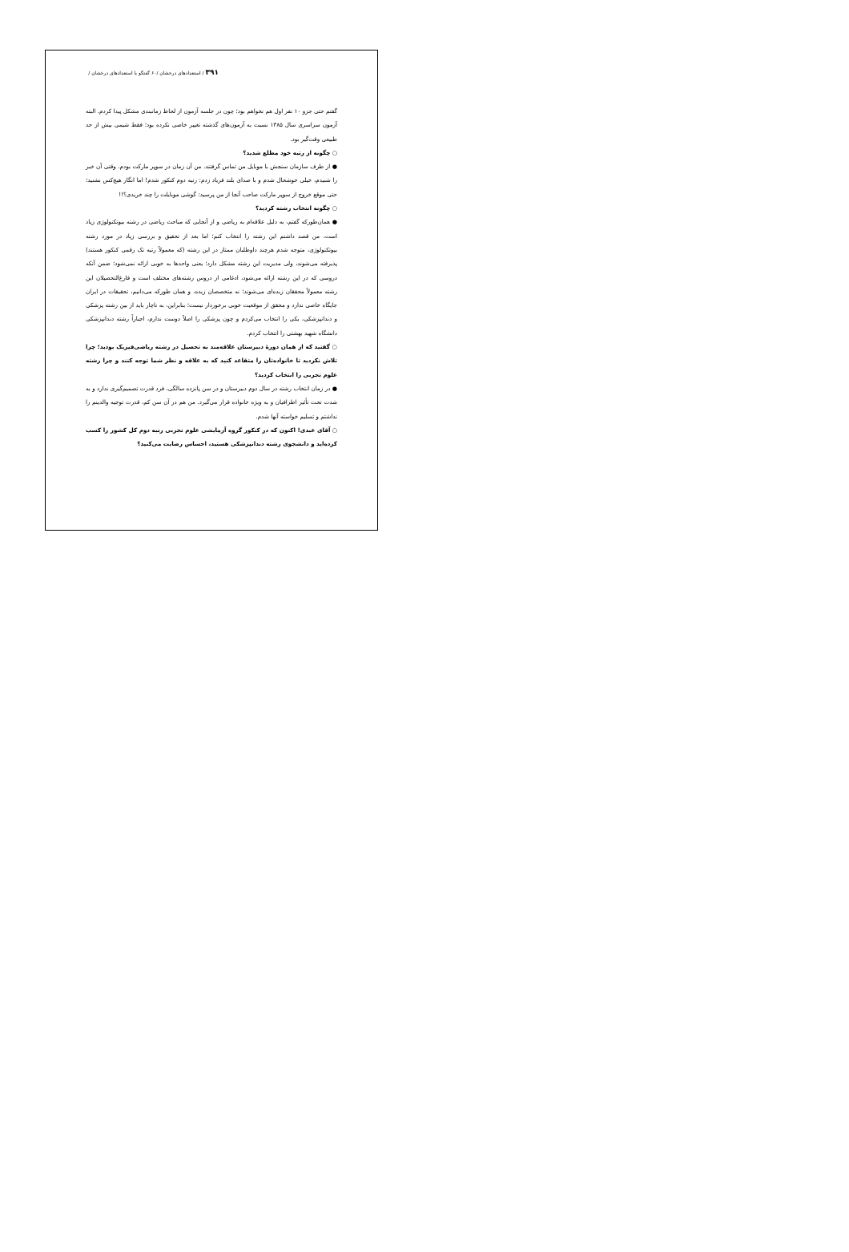۳۹۱ / استعدادهای درخشان /۶۰ گفتگو با استعدادهای درخشان /
گفتم حتی جزو ۱۰ نفر اول هم نخواهم بود؛ چون در جلسه آزمون از لحاظ زمانبندی مشکل پیدا کردم. البته آزمون سراسری سال ۱۳۸۵ نسبت به آزمون‌های گذشته تغییر خاصی نکرده بود؛ فقط شیمی بیش از حد طبیعی وقت‌گیر بود.
○ چگونه از رتبه خود مطلع شدید؟
● از طرف سازمان سنجش با موبایل من تماس گرفتند. من آن زمان در سوپر مارکت بودم. وقتی آن خبر را شنیدم، خیلی خوشحال شدم و با صدای بلند فریاد زدم: رتبه دوم کنکور شدم! اما انگار هیچ‌کس نشنید؛ حتی موقع خروج از سوپر مارکت صاحب آنجا از من پرسید: گوشی موبایلت را چند خریدی؟!!
○ چگونه انتخاب رشته کردید؟
● همان‌طورکه گفتم، به دلیل علاقه‌ام به ریاضی و از آنجایی که مباحث ریاضی در رشته بیوتکنولوژی زیاد است، من قصد داشتم این رشته را انتخاب کنم؛ اما بعد از تحقیق و بررسی زیاد در مورد رشته بیوتکنولوژی، متوجه شدم هرچند داوطلبان ممتاز در این رشته (که معمولاً رتبه تک رقمی کنکور هستند) پذیرفته می‌شوند، ولی مدیریت این رشته مشکل دارد؛ یعنی واحدها به خوبی ارائه نمی‌شود؛ ضمن آنکه دروسی که در این رشته ارائه می‌شود، ادغامی از دروس رشته‌های مختلف است و فارغ‌التحصیلان این رشته معمولاً محققان زبده‌ای می‌شوند؛ نه متخصصان زبده، و همان طورکه می‌دانیم، تحقیقات در ایران جایگاه خاصی ندارد و محقق از موقعیت خوبی برخوردار نیست؛ بنابراین، به ناچار باید از بین رشته پزشکی و دندانپزشکی، یکی را انتخاب می‌کردم و چون پزشکی را اصلاً دوست ندارم، اجباراً رشته دندانپزشکی دانشگاه شهید بهشتی را انتخاب کردم.
○ گفتید که از همان دورهٔ دبیرستان علاقه‌مند به تحصیل در رشته ریاضی‌فیزیک بودید؛ چرا تلاش نکردید تا خانواده‌تان را متقاعد کنید که به علاقه و نظر شما توجه کنند و چرا رشته علوم تجربی را انتخاب کردید؟
● در زمان انتخاب رشته در سال دوم دبیرستان و در سن پانزده سالگی، فرد قدرت تصمیم‌گیری ندارد و به شدت تحت تأثیر اطرافیان و به ویژه خانواده قرار می‌گیرد. من هم در آن سن کم، قدرت توجیه والدینم را نداشتم و تسلیم خواسته آنها شدم.
○ آقای عبدی! اکنون که در کنکور گروه آزمایشی علوم تجربی رتبه دوم کل کشور را کسب کرده‌اید و دانشجوی رشته دندانپزشکی هستید، احساس رضایت می‌کنید؟